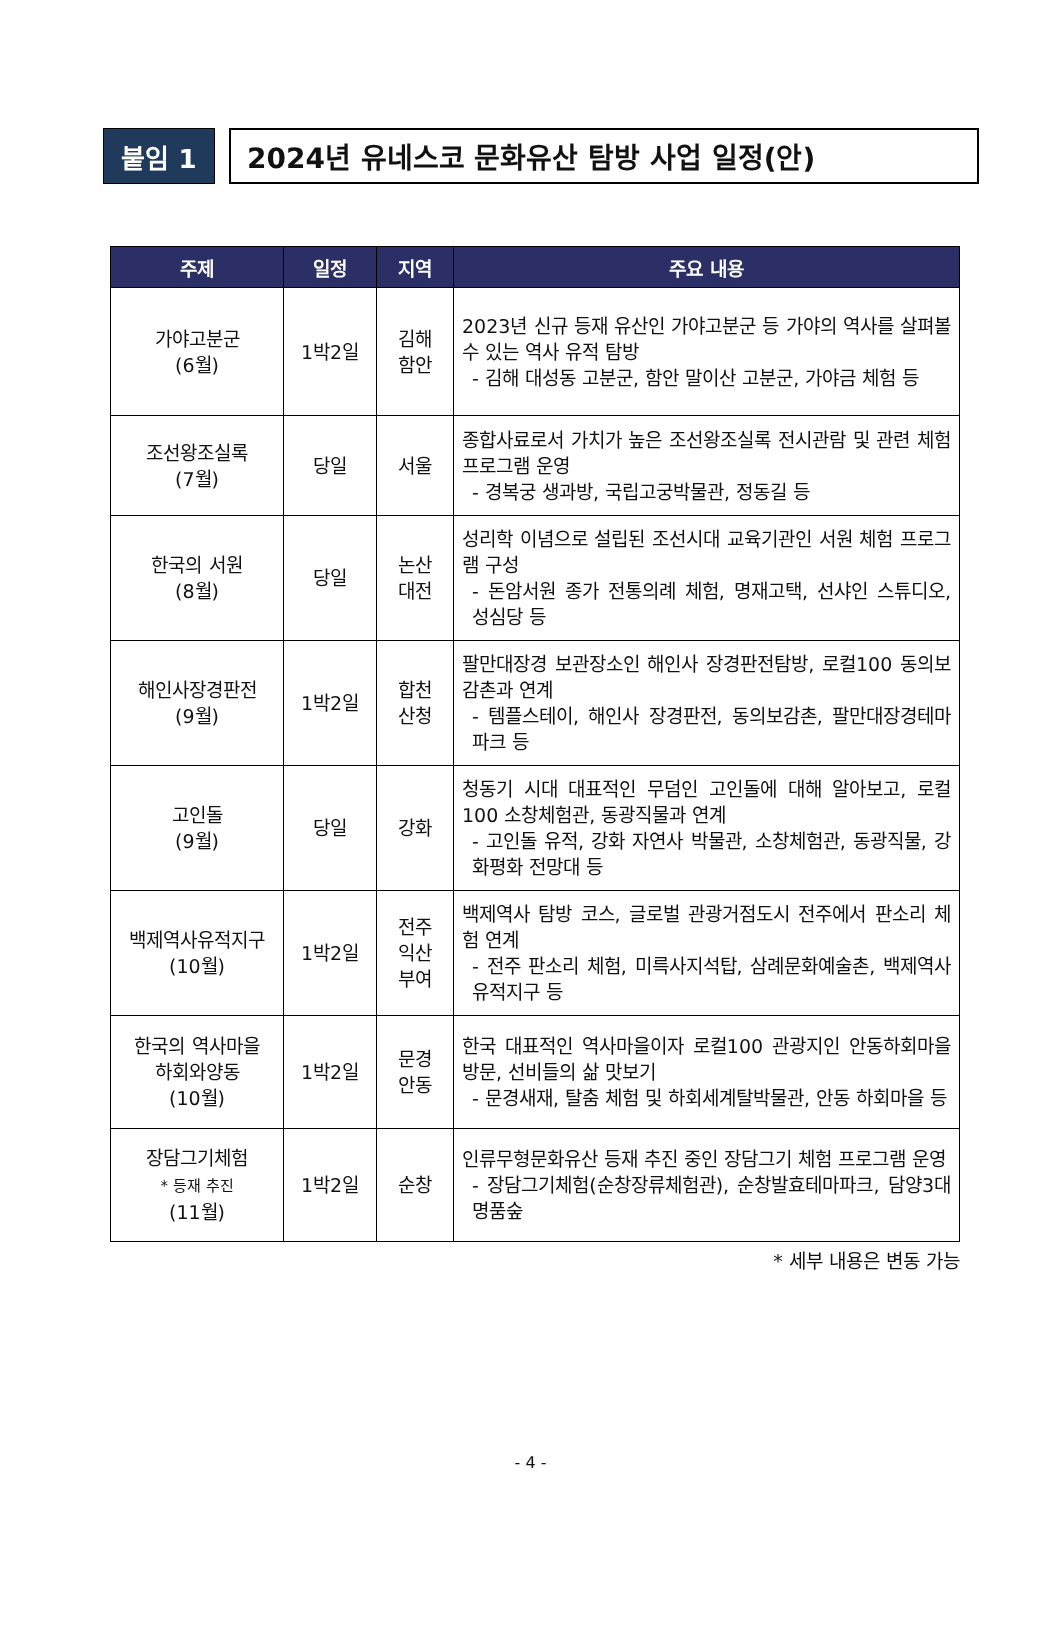붙임 1 2024년 유네스코 문화유산 탐방 사업 일정(안)
| 주제 | 일정 | 지역 | 주요 내용 |
| --- | --- | --- | --- |
| 가야고분군 (6월) | 1박2일 | 김해 함안 | 2023년 신규 등재 유산인 가야고분군 등 가야의 역사를 살펴볼 수 있는 역사 유적 탐방 - 김해 대성동 고분군, 함안 말이산 고분군, 가야금 체험 등 |
| 조선왕조실록 (7월) | 당일 | 서울 | 종합사료로서 가치가 높은 조선왕조실록 전시관람 및 관련 체험 프로그램 운영 - 경복궁 생과방, 국립고궁박물관, 정동길 등 |
| 한국의 서원 (8월) | 당일 | 논산 대전 | 성리학 이념으로 설립된 조선시대 교육기관인 서원 체험 프로그램 구성 - 돈암서원 종가 전통의례 체험, 명재고택, 선샤인 스튜디오, 성심당 등 |
| 해인사장경판전 (9월) | 1박2일 | 합천 산청 | 팔만대장경 보관장소인 해인사 장경판전탐방, 로컬100 동의보감촌과 연계 - 템플스테이, 해인사 장경판전, 동의보감촌, 팔만대장경테마파크 등 |
| 고인돌 (9월) | 당일 | 강화 | 청동기 시대 대표적인 무덤인 고인돌에 대해 알아보고, 로컬100 소창체험관, 동광직물과 연계 - 고인돌 유적, 강화 자연사 박물관, 소창체험관, 동광직물, 강화평화 전망대 등 |
| 백제역사유적지구 (10월) | 1박2일 | 전주 익산 부여 | 백제역사 탐방 코스, 글로벌 관광거점도시 전주에서 판소리 체험 연계 - 전주 판소리 체험, 미륵사지석탑, 삼례문화예술촌, 백제역사유적지구 등 |
| 한국의 역사마을 하회와양동 (10월) | 1박2일 | 문경 안동 | 한국 대표적인 역사마을이자 로컬100 관광지인 안동하회마을방문, 선비들의 삶 맛보기 - 문경새재, 탈춤 체험 및 하회세계탈박물관, 안동 하회마을 등 |
| 장담그기체험 * 등재 추진 (11월) | 1박2일 | 순창 | 인류무형문화유산 등재 추진 중인 장담그기 체험 프로그램 운영 - 장담그기체험(순창장류체험관), 순창발효테마파크, 담양3대 명품숲 |
* 세부 내용은 변동 가능
- 4 -